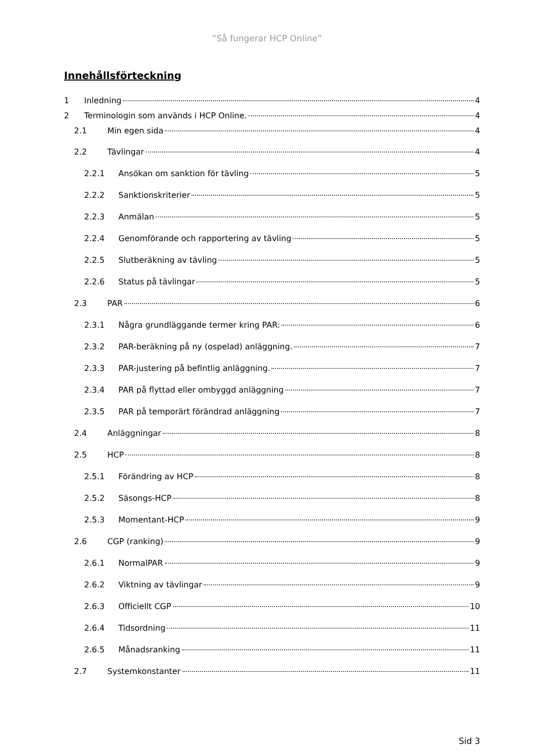”Så fungerar HCP Online”
Innehållsförteckning
1 Inledning 4
2 Terminologin som används i HCP Online. 4
2.1 Min egen sida 4
2.2 Tävlingar 4
2.2.1 Ansökan om sanktion för tävling 5
2.2.2 Sanktionskriterier 5
2.2.3 Anmälan 5
2.2.4 Genomförande och rapportering av tävling 5
2.2.5 Slutberäkning av tävling 5
2.2.6 Status på tävlingar 5
2.3 PAR 6
2.3.1 Några grundläggande termer kring PAR: 6
2.3.2 PAR-beräkning på ny (ospelad) anläggning. 7
2.3.3 PAR-justering på befintlig anläggning. 7
2.3.4 PAR på flyttad eller ombyggd anläggning 7
2.3.5 PAR på temporärt förändrad anläggning 7
2.4 Anläggningar 8
2.5 HCP 8
2.5.1 Förändring av HCP 8
2.5.2 Säsongs-HCP 8
2.5.3 Momentant-HCP 9
2.6 CGP (ranking) 9
2.6.1 NormalPAR 9
2.6.2 Viktning av tävlingar 9
2.6.3 Officiellt CGP 10
2.6.4 Tidsordning 11
2.6.5 Månadsranking 11
2.7 Systemkonstanter 11
Sid 3